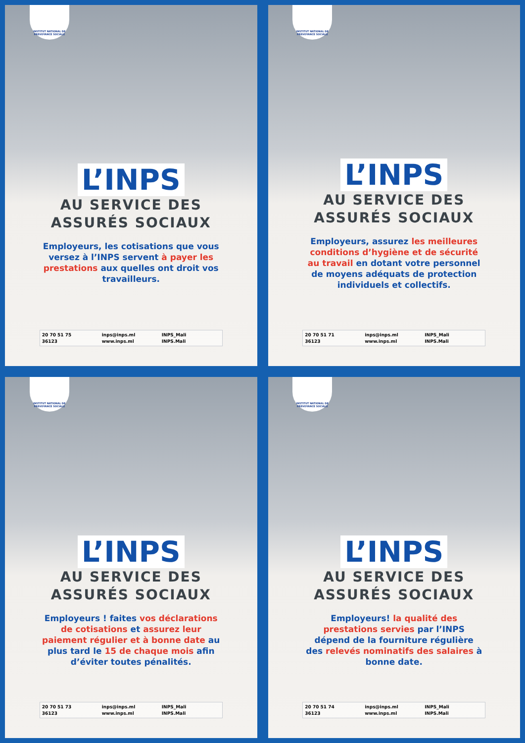INSTITUT NATIONAL DE PREVOYANCE SOCIALE
L’INPS
AU SERVICE DES
ASSURÉS SOCIAUX
Employeurs, les cotisations que vous versez à l’INPS servent à payer les prestations aux quelles ont droit vos travailleurs.
20 70 51 75 inps@inps.ml INPS_Mali 36123 www.inps.ml INPS.Mali
INSTITUT NATIONAL DE PREVOYANCE SOCIALE
L’INPS
AU SERVICE DES
ASSURÉS SOCIAUX
Employeurs, assurez les meilleures conditions d’hygiène et de sécurité au travail en dotant votre personnel de moyens adéquats de protection individuels et collectifs.
20 70 51 71 inps@inps.ml INPS_Mali 36123 www.inps.ml INPS.Mali
INSTITUT NATIONAL DE PREVOYANCE SOCIALE
L’INPS
AU SERVICE DES
ASSURÉS SOCIAUX
Employeurs ! faites vos déclarations de cotisations et assurez leur paiement régulier et à bonne date au plus tard le 15 de chaque mois afin d’éviter toutes pénalités.
20 70 51 73 inps@inps.ml INPS_Mali 36123 www.inps.ml INPS.Mali
INSTITUT NATIONAL DE PREVOYANCE SOCIALE
L’INPS
AU SERVICE DES
ASSURÉS SOCIAUX
Employeurs! la qualité des prestations servies par l’INPS dépend de la fourniture régulière des relevés nominatifs des salaires à bonne date.
20 70 51 74 inps@inps.ml INPS_Mali 36123 www.inps.ml INPS.Mali